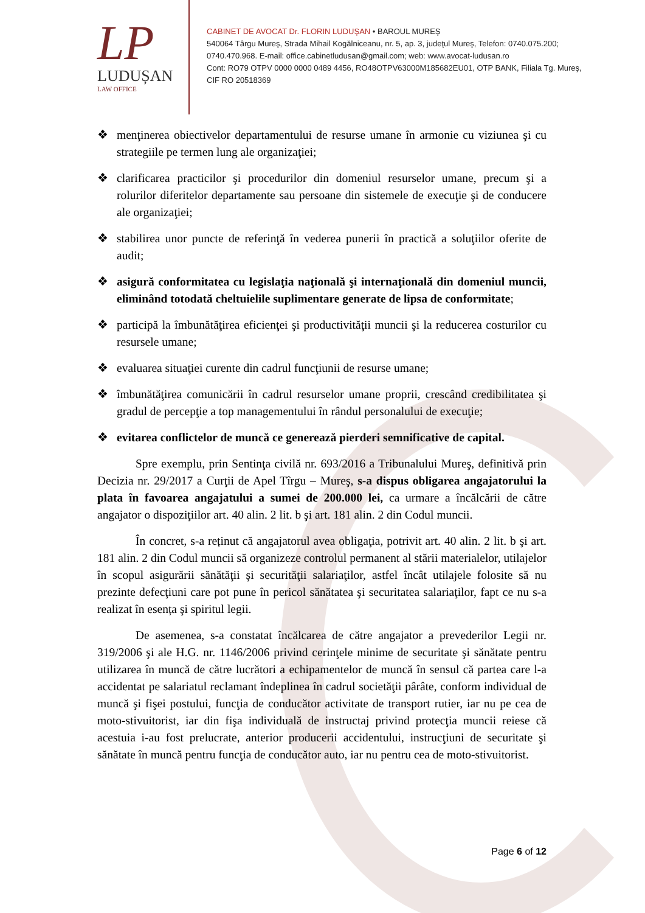LP
LUDUȘAN
LAW OFFICE
CABINET DE AVOCAT Dr. FLORIN LUDUŞAN • BAROUL MUREŞ
540064 Târgu Mureş, Strada Mihail Kogălniceanu, nr. 5, ap. 3, judeţul Mureş, Telefon: 0740.075.200; 0740.470.968. E-mail: office.cabinetludusan@gmail.com; web: www.avocat-ludusan.ro
Cont: RO79 OTPV 0000 0000 0489 4456, RO48OTPV63000M185682EU01, OTP BANK, Filiala Tg. Mureş, CIF RO 20518369
❖ menţinerea obiectivelor departamentului de resurse umane în armonie cu viziunea şi cu strategiile pe termen lung ale organizaţiei;
❖ clarificarea practicilor şi procedurilor din domeniul resurselor umane, precum şi a rolurilor diferitelor departamente sau persoane din sistemele de execuţie şi de conducere ale organizaţiei;
❖ stabilirea unor puncte de referinţă în vederea punerii în practică a soluţiilor oferite de audit;
❖ asigură conformitatea cu legislaţia naţională şi internaţională din domeniul muncii, eliminând totodată cheltuielile suplimentare generate de lipsa de conformitate;
❖ participă la îmbunătăţirea eficienţei şi productivităţii muncii şi la reducerea costurilor cu resursele umane;
❖ evaluarea situaţiei curente din cadrul funcţiunii de resurse umane;
❖ îmbunătăţirea comunicării în cadrul resurselor umane proprii, crescând credibilitatea şi gradul de percepţie a top managementului în rândul personalului de execuţie;
❖ evitarea conflictelor de muncă ce generează pierderi semnificative de capital.
Spre exemplu, prin Sentinţa civilă nr. 693/2016 a Tribunalului Mureş, definitivă prin Decizia nr. 29/2017 a Curţii de Apel Tîrgu – Mureş, s-a dispus obligarea angajatorului la plata în favoarea angajatului a sumei de 200.000 lei, ca urmare a încălcării de către angajator o dispoziţiilor art. 40 alin. 2 lit. b şi art. 181 alin. 2 din Codul muncii.
În concret, s-a reținut că angajatorul avea obligaţia, potrivit art. 40 alin. 2 lit. b şi art. 181 alin. 2 din Codul muncii să organizeze controlul permanent al stării materialelor, utilajelor în scopul asigurării sănătăţii şi securităţii salariaţilor, astfel încât utilajele folosite să nu prezinte defecţiuni care pot pune în pericol sănătatea şi securitatea salariaţilor, fapt ce nu s-a realizat în esența şi spiritul legii.
De asemenea, s-a constatat încălcarea de către angajator a prevederilor Legii nr. 319/2006 şi ale H.G. nr. 1146/2006 privind cerinţele minime de securitate şi sănătate pentru utilizarea în muncă de către lucrători a echipamentelor de muncă în sensul că partea care l-a accidentat pe salariatul reclamant îndeplinea în cadrul societăţii pârâte, conform individual de muncă şi fişei postului, funcţia de conducător activitate de transport rutier, iar nu pe cea de moto-stivuitorist, iar din fişa individuală de instructaj privind protecţia muncii reiese că acestuia i-au fost prelucrate, anterior producerii accidentului, instrucţiuni de securitate şi sănătate în muncă pentru funcţia de conducător auto, iar nu pentru cea de moto-stivuitorist.
Page 6 of 12